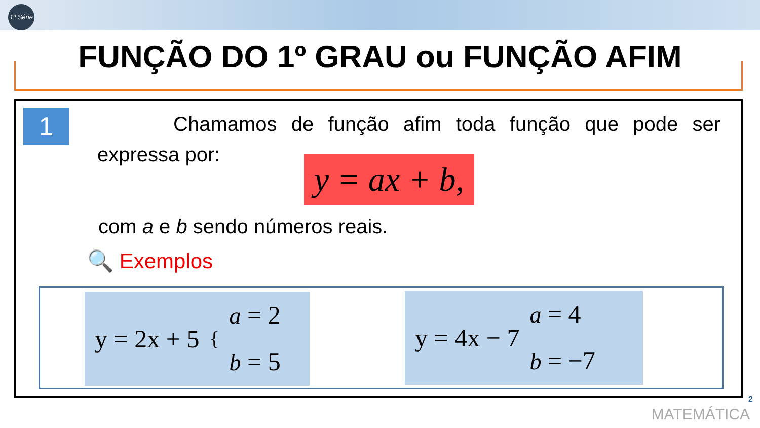1ª Série
FUNÇÃO DO 1º GRAU ou FUNÇÃO AFIM
1
Chamamos de função afim toda função que pode ser expressa por:
y = ax + b,
com a e b sendo números reais.
🔍 Exemplos
y = 2x + 5 {
a = 2
b = 5
y = 4x − 7 a = 4
b = −7
2
MATEMÁTICA